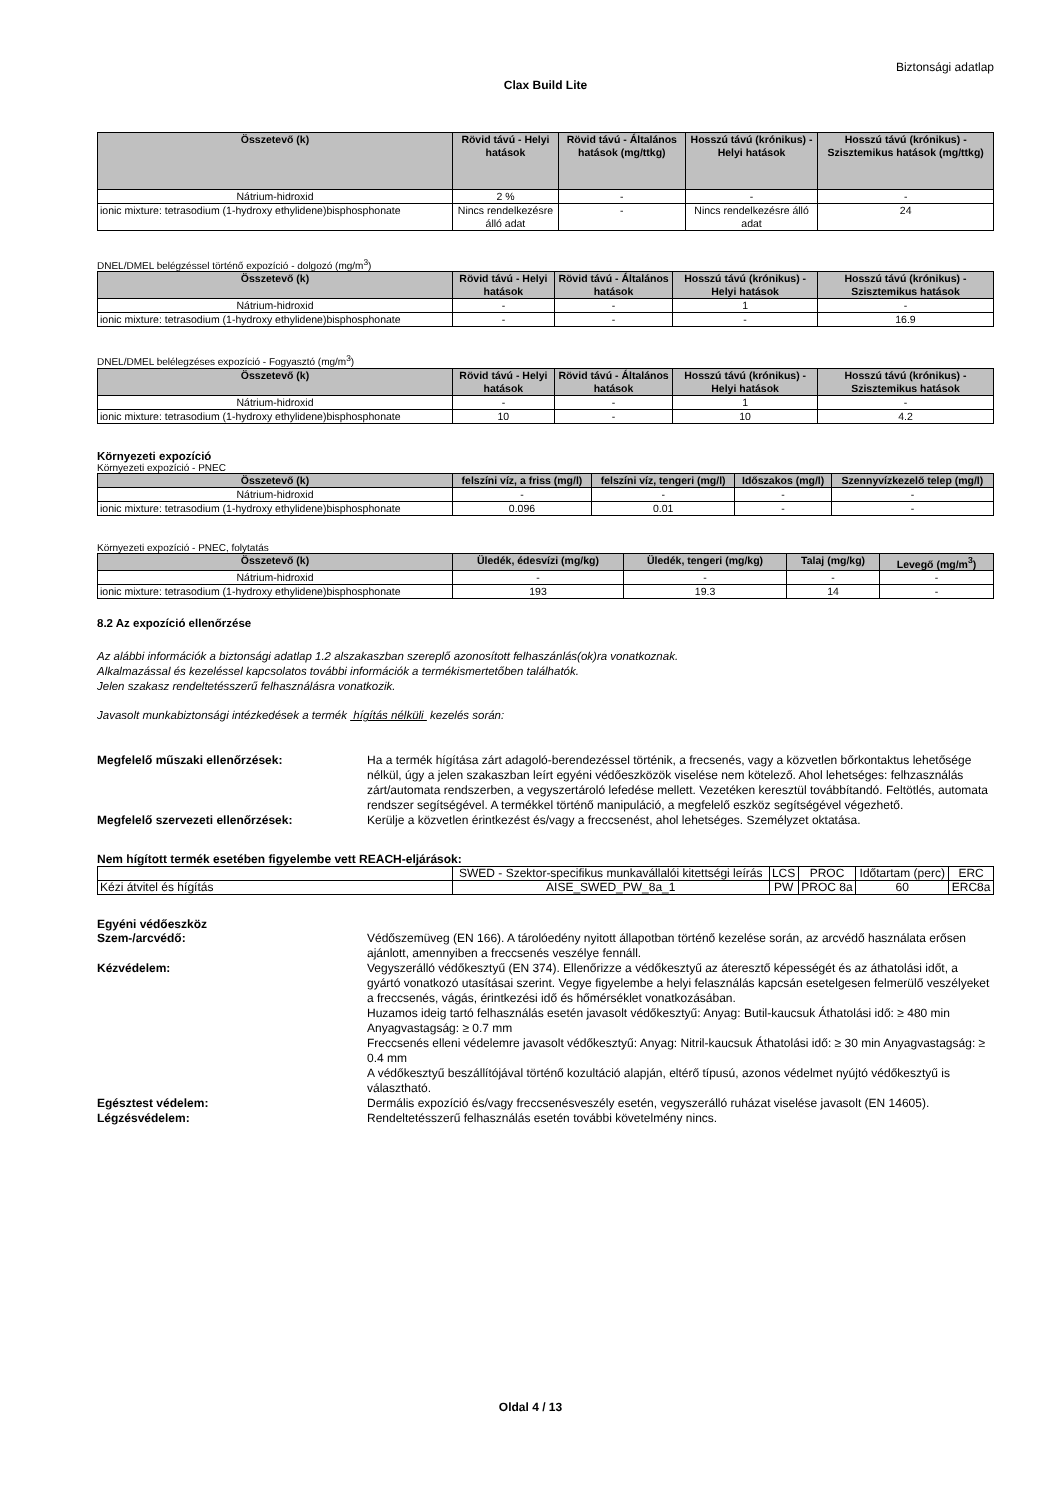Biztonsági adatlap
Clax Build Lite
| Összetevő (k) | Rövid távú - Helyi hatások | Rövid távú - Általános hatások (mg/ttkg) | Hosszú távú (krónikus) - Helyi hatások | Hosszú távú (krónikus) - Szisztemikus hatások (mg/ttkg) |
| --- | --- | --- | --- | --- |
| Nátrium-hidroxid | 2 % | - | - | - |
| ionic mixture: tetrasodium (1-hydroxy ethylidene)bisphosphonate | Nincs rendelkezésre álló adat | - | Nincs rendelkezésre álló adat | 24 |
DNEL/DMEL belégzéssel történő expozíció - dolgozó (mg/m<sup>3</sup>)
| Összetevő (k) | Rövid távú - Helyi hatások | Rövid távú - Általános hatások | Hosszú távú (krónikus) - Helyi hatások | Hosszú távú (krónikus) - Szisztemikus hatások |
| --- | --- | --- | --- | --- |
| Nátrium-hidroxid | - | - | 1 | - |
| ionic mixture: tetrasodium (1-hydroxy ethylidene)bisphosphonate | - | - | - | 16.9 |
DNEL/DMEL belélegzéses expozíció - Fogyasztó (mg/m<sup>3</sup>)
| Összetevő (k) | Rövid távú - Helyi hatások | Rövid távú - Általános hatások | Hosszú távú (krónikus) - Helyi hatások | Hosszú távú (krónikus) - Szisztemikus hatások |
| --- | --- | --- | --- | --- |
| Nátrium-hidroxid | - | - | 1 | - |
| ionic mixture: tetrasodium (1-hydroxy ethylidene)bisphosphonate | 10 | - | 10 | 4.2 |
Környezeti expozíció
Környezeti expozíció - PNEC
| Összetevő (k) | felszíni víz, a friss (mg/l) | felszíni víz, tengeri (mg/l) | Időszakos (mg/l) | Szennyvízkezelő telep (mg/l) |
| --- | --- | --- | --- | --- |
| Nátrium-hidroxid | - | - | - | - |
| ionic mixture: tetrasodium (1-hydroxy ethylidene)bisphosphonate | 0.096 | 0.01 | - | - |
Környezeti expozíció - PNEC, folytatás
| Összetevő (k) | Üledék, édesvízi (mg/kg) | Üledék, tengeri (mg/kg) | Talaj (mg/kg) | Levegő (mg/m<sup>3</sup>) |
| --- | --- | --- | --- | --- |
| Nátrium-hidroxid | - | - | - | - |
| ionic mixture: tetrasodium (1-hydroxy ethylidene)bisphosphonate | 193 | 19.3 | 14 | - |
8.2 Az expozíció ellenőrzése
Az alábbi információk a biztonsági adatlap 1.2 alszakaszban szereplő azonosított felhaszánlás(ok)ra vonatkoznak.
Alkalmazással és kezeléssel kapcsolatos további információk a termékismertetőben találhatók.
Jelen szakasz rendeltetésszerű felhasználásra vonatkozik.
Javasolt munkabiztonsági intézkedések a termék hígítás nélküli kezelés során:
Megfelelő műszaki ellenőrzések: Ha a termék hígítása zárt adagoló-berendezéssel történik, a frecsenés, vagy a közvetlen bőrkontaktus lehetősége nélkül, úgy a jelen szakaszban leírt egyéni védőeszközök viselése nem kötelező. Ahol lehetséges: felhzasználás zárt/automata rendszerben, a vegyszertároló lefedése mellett. Vezetéken keresztül továbbítandó. Feltötlés, automata rendszer segítségével. A termékkel történő manipuláció, a megfelelő eszköz segítségével végezhető.
Megfelelő szervezeti ellenőrzések: Kerülje a közvetlen érintkezést és/vagy a freccsenést, ahol lehetséges. Személyzet oktatása.
Nem hígított termék esetében figyelembe vett REACH-eljárások:
| | SWED - Szektor-specifikus munkavállalói kitettségi leírás | LCS | PROC | Időtartam (perc) | ERC |
| Kézi átvitel és hígítás | AISE_SWED_PW_8a_1 | PW | PROC 8a | 60 | ERC8a |
Egyéni védőeszköz
Szem-/arcvédő: Védőszemüveg (EN 166). A tárolóedény nyitott állapotban történő kezelése során, az arcvédő használata erősen ajánlott, amennyiben a freccsenés veszélye fennáll.
Kézvédelem: Vegyszerálló védőkesztyű (EN 374). Ellenőrizze a védőkesztyű az áteresztő képességét és az áthatolási időt, a gyártó vonatkozó utasításai szerint. Vegye figyelembe a helyi felasználás kapcsán esetelgesen felmerülő veszélyeket a freccsenés, vágás, érintkezési idő és hőmérséklet vonatkozásában.
Huzamos ideig tartó felhasználás esetén javasolt védőkesztyű: Anyag: Butil-kaucsuk Áthatolási idő: ≥ 480 min Anyagvastagság: ≥ 0.7 mm
Freccsenés elleni védelemre javasolt védőkesztyű: Anyag: Nitril-kaucsuk Áthatolási idő: ≥ 30 min Anyagvastagság: ≥ 0.4 mm
A védőkesztyű beszállítójával történő kozultáció alapján, eltérő típusú, azonos védelmet nyújtó védőkesztyű is választható.
Egésztest védelem: Dermális expozíció és/vagy freccsenésveszély esetén, vegyszerálló ruházat viselése javasolt (EN 14605).
Légzésvédelem: Rendeltetésszerű felhasználás esetén további követelmény nincs.
Oldal 4 / 13